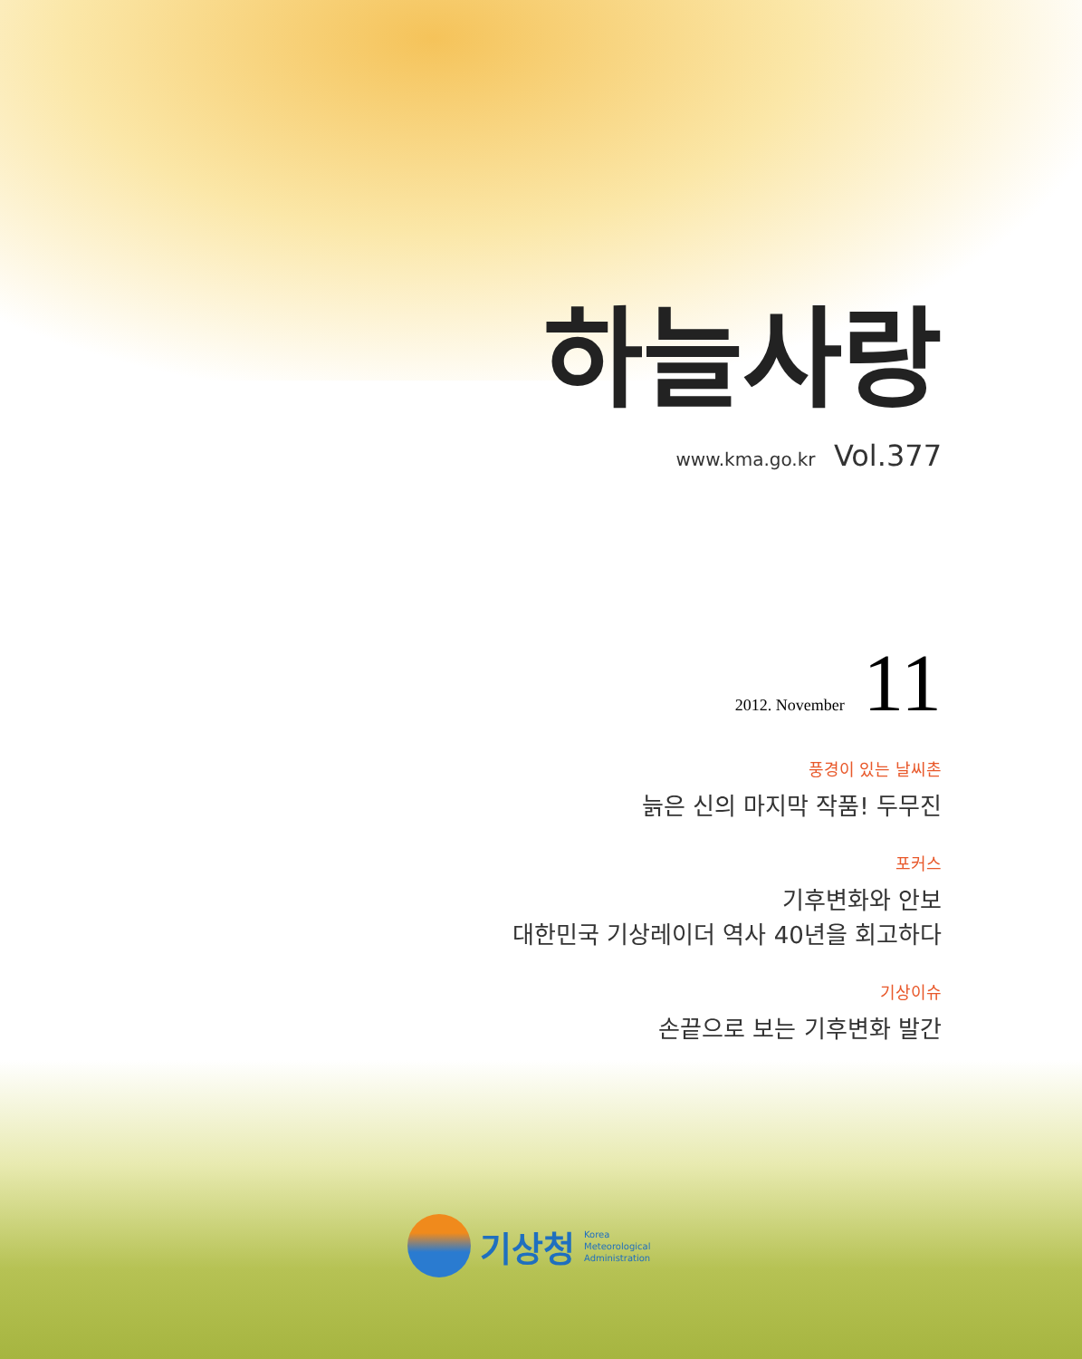하늘사랑
www.kma.go.kr Vol.377
2012. November 11
풍경이 있는 날씨촌
늙은 신의 마지막 작품! 두무진
포커스
기후변화와 안보
대한민국 기상레이더 역사 40년을 회고하다
기상이슈
손끝으로 보는 기후변화 발간
기상청
Korea
Meteorological
Administration